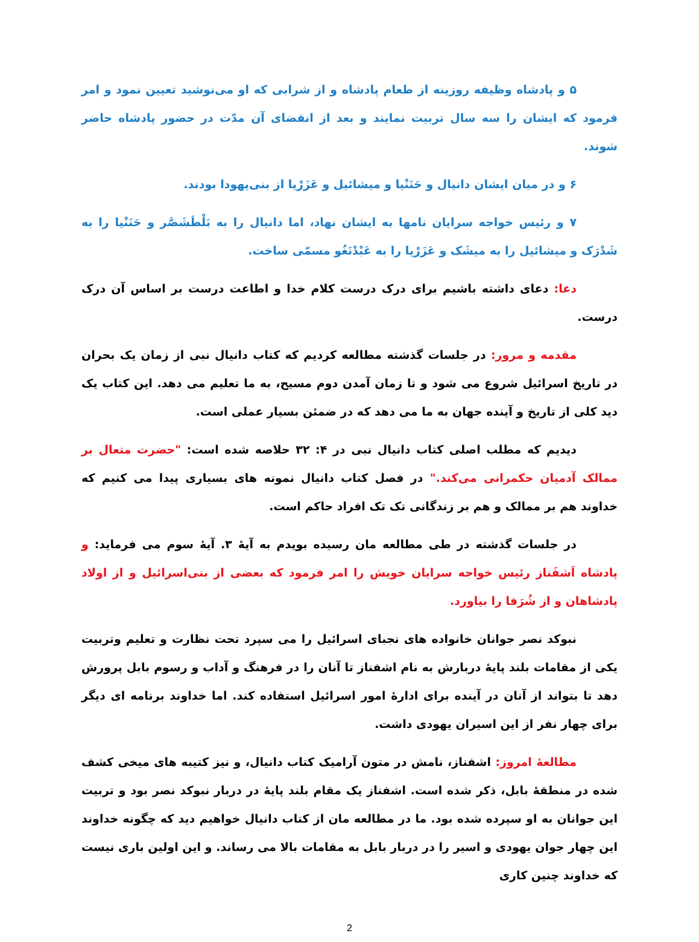۵ و پادشاه وظیفه روزینه از طعام پادشاه و از شرابی که او می‌نوشید تعیین نمود و امر فرمود که ایشان را سه سال تربیت نمایند و بعد از انقضای آن مدّت در حضور پادشاه حاضر شوند.
۶ و در میان ایشان دانیال و حَنَنْیا و میشائیل و عَزَرْیا از بنی‌یهودا بودند.
۷ و رئیس خواجه سرایان نامها به ایشان نهاد، اما دانیال را به بَلْطَشَصَّر و حَنَنْیا را به شَدْرَک و میشائیل را به میشَک و عَزَرْیا را به عَبْدْنَغُو مسمّی ساخت.
دعا: دعای داشته باشیم برای درک درست کلام خدا و اطاعت درست بر اساس آن درک درست.
مقدمه و مرور: در جلسات گذشته مطالعه کردیم که کتاب دانیال نبی از زمان یک بحران در تاریخ اسرائیل شروع می شود و تا زمان آمدن دوم مسیح، به ما تعلیم می دهد. این کتاب یک دید کلی از تاریخ و آینده جهان به ما می دهد که در ضمئن بسیار عملی است.
دیدیم که مطلب اصلی کتاب دانیال نبی در ۴: ۳۲ حلاصه شده است: "حضرت متعال بر ممالک آدمیان حکمرانی می‌کند." در فصل کتاب دانیال نمونه های بسیاری پیدا می کنیم که خداوند هم بر ممالک و هم بر زندگانی تک تک افراد حاکم است.
در جلسات گذشته در طی مطالعه مان رسیده بویدم به آیهٔ ۳. آیهٔ سوم می فرماید: و پادشاه اَشفَناز رئیس خواجه سرایان خویش را امر فرمود که بعضی از بنی‌اسرائیل و از اولاد پادشاهان و از شُرَفا را بیاورد.
نبوکد نصر جوانان خانواده های نجبای اسرائیل را می سپرد تحت نظارت و تعلیم وتربیت یکی از مقامات بلند پایهٔ دربارش به نام اشفناز تا آنان را در فرهنگ و آداب و رسوم بابل پرورش دهد تا بتواند از آنان در آینده برای ادارهٔ امور اسرائیل استفاده کند. اما خداوند برنامه ای دیگر برای چهار نفر از این اسیران یهودی داشت.
مطالعهٔ امروز: اشفناز، نامش در متون آرامیک کتاب دانیال، و نیز کتیبه های میخی کشف شده در منطقهٔ بابل، ذکر شده است. اشفناز یک مقام بلند پایهٔ در دربار نبوکد نصر بود و تربیت این جوانان به او سپرده شده بود. ما در مطالعه مان از کتاب دانیال خواهیم دید که چگونه خداوند این چهار جوان یهودی و اسیر را در دربار بابل به مقامات بالا می رساند. و این اولین باری نیست که خداوند چنین کاری
2